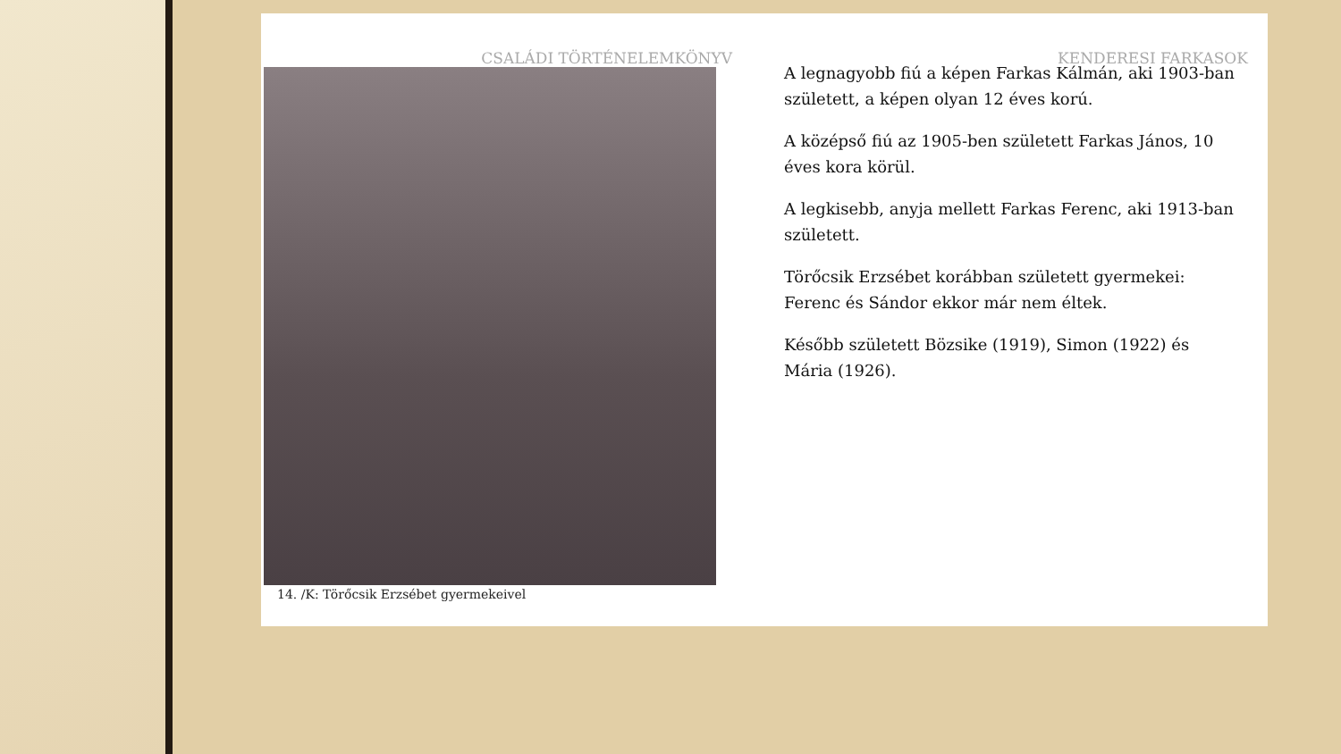CSALÁDI TÖRTÉNELEMKÖNYV KENDERESI FARKASOK
14. /K: Törőcsik Erzsébet gyermekeivel
A legnagyobb fiú a képen Farkas Kálmán, aki 1903-ban született, a képen olyan 12 éves korú.
A középső fiú az 1905-ben született Farkas János, 10 éves kora körül.
A legkisebb, anyja mellett Farkas Ferenc, aki 1913-ban született.
Törőcsik Erzsébet korábban született gyermekei: Ferenc és Sándor ekkor már nem éltek.
Később született Bözsike (1919), Simon (1922) és Mária (1926).